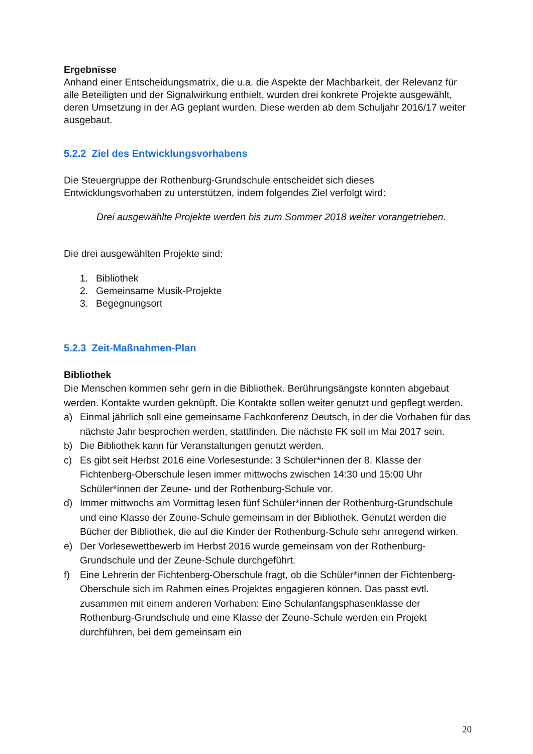Ergebnisse
Anhand einer Entscheidungsmatrix, die u.a. die Aspekte der Machbarkeit, der Relevanz für alle Beteiligten und der Signalwirkung enthielt, wurden drei konkrete Projekte ausgewählt, deren Umsetzung in der AG geplant wurden. Diese werden ab dem Schuljahr 2016/17 weiter ausgebaut.
5.2.2 Ziel des Entwicklungsvorhabens
Die Steuergruppe der Rothenburg-Grundschule entscheidet sich dieses Entwicklungsvorhaben zu unterstützen, indem folgendes Ziel verfolgt wird:
Drei ausgewählte Projekte werden bis zum Sommer 2018 weiter vorangetrieben.
Die drei ausgewählten Projekte sind:
1. Bibliothek
2. Gemeinsame Musik-Projekte
3. Begegnungsort
5.2.3 Zeit-Maßnahmen-Plan
Bibliothek
Die Menschen kommen sehr gern in die Bibliothek. Berührungsängste konnten abgebaut werden. Kontakte wurden geknüpft. Die Kontakte sollen weiter genutzt und gepflegt werden.
a) Einmal jährlich soll eine gemeinsame Fachkonferenz Deutsch, in der die Vorhaben für das nächste Jahr besprochen werden, stattfinden. Die nächste FK soll im Mai 2017 sein.
b) Die Bibliothek kann für Veranstaltungen genutzt werden.
c) Es gibt seit Herbst 2016 eine Vorlesestunde: 3 Schüler*innen der 8. Klasse der Fichtenberg-Oberschule lesen immer mittwochs zwischen 14:30 und 15:00 Uhr Schüler*innen der Zeune- und der Rothenburg-Schule vor.
d) Immer mittwochs am Vormittag lesen fünf Schüler*innen der Rothenburg-Grundschule und eine Klasse der Zeune-Schule gemeinsam in der Bibliothek. Genutzt werden die Bücher der Bibliothek, die auf die Kinder der Rothenburg-Schule sehr anregend wirken.
e) Der Vorlesewettbewerb im Herbst 2016 wurde gemeinsam von der Rothenburg-Grundschule und der Zeune-Schule durchgeführt.
f) Eine Lehrerin der Fichtenberg-Oberschule fragt, ob die Schüler*innen der Fichtenberg-Oberschule sich im Rahmen eines Projektes engagieren können. Das passt evtl. zusammen mit einem anderen Vorhaben: Eine Schulanfangsphasenklasse der Rothenburg-Grundschule und eine Klasse der Zeune-Schule werden ein Projekt durchführen, bei dem gemeinsam ein
20